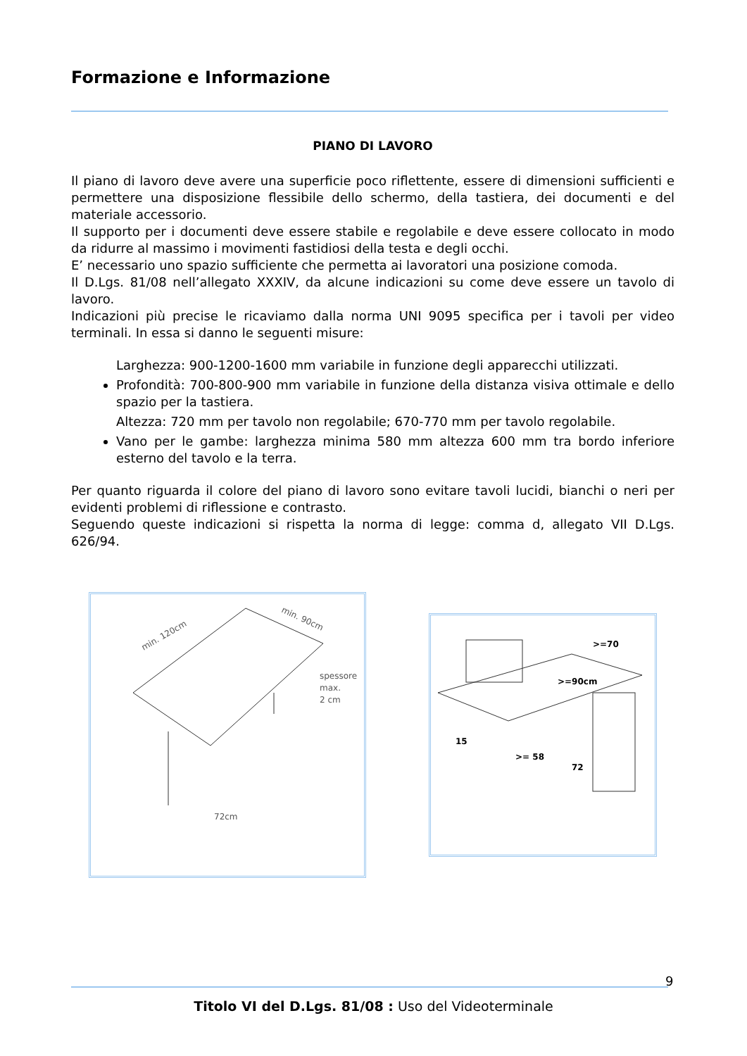Formazione e Informazione
PIANO DI LAVORO
Il piano di lavoro deve avere una superficie poco riflettente, essere di dimensioni sufficienti e permettere una disposizione flessibile dello schermo, della tastiera, dei documenti e del materiale accessorio.
Il supporto per i documenti deve essere stabile e regolabile e deve essere collocato in modo da ridurre al massimo i movimenti fastidiosi della testa e degli occhi.
E’ necessario uno spazio sufficiente che permetta ai lavoratori una posizione comoda.
Il D.Lgs. 81/08 nell’allegato XXXIV, da alcune indicazioni su come deve essere un tavolo di lavoro.
Indicazioni più precise le ricaviamo dalla norma UNI 9095 specifica per i tavoli per video terminali. In essa si danno le seguenti misure:
Larghezza: 900-1200-1600 mm variabile in funzione degli apparecchi utilizzati.
Profondità: 700-800-900 mm variabile in funzione della distanza visiva ottimale e dello spazio per la tastiera.
Altezza: 720 mm per tavolo non regolabile; 670-770 mm per tavolo regolabile.
Vano per le gambe: larghezza minima 580 mm altezza 600 mm tra bordo inferiore esterno del tavolo e la terra.
Per quanto riguarda il colore del piano di lavoro sono evitare tavoli lucidi, bianchi o neri per evidenti problemi di riflessione e contrasto.
Seguendo queste indicazioni si rispetta la norma di legge: comma d, allegato VII D.Lgs. 626/94.
min. 120cm
min. 90cm
spessore
max.
2 cm
72cm
>=70
>=90cm
15
>= 58
72
9
Titolo VI del D.Lgs. 81/08 : Uso del Videoterminale